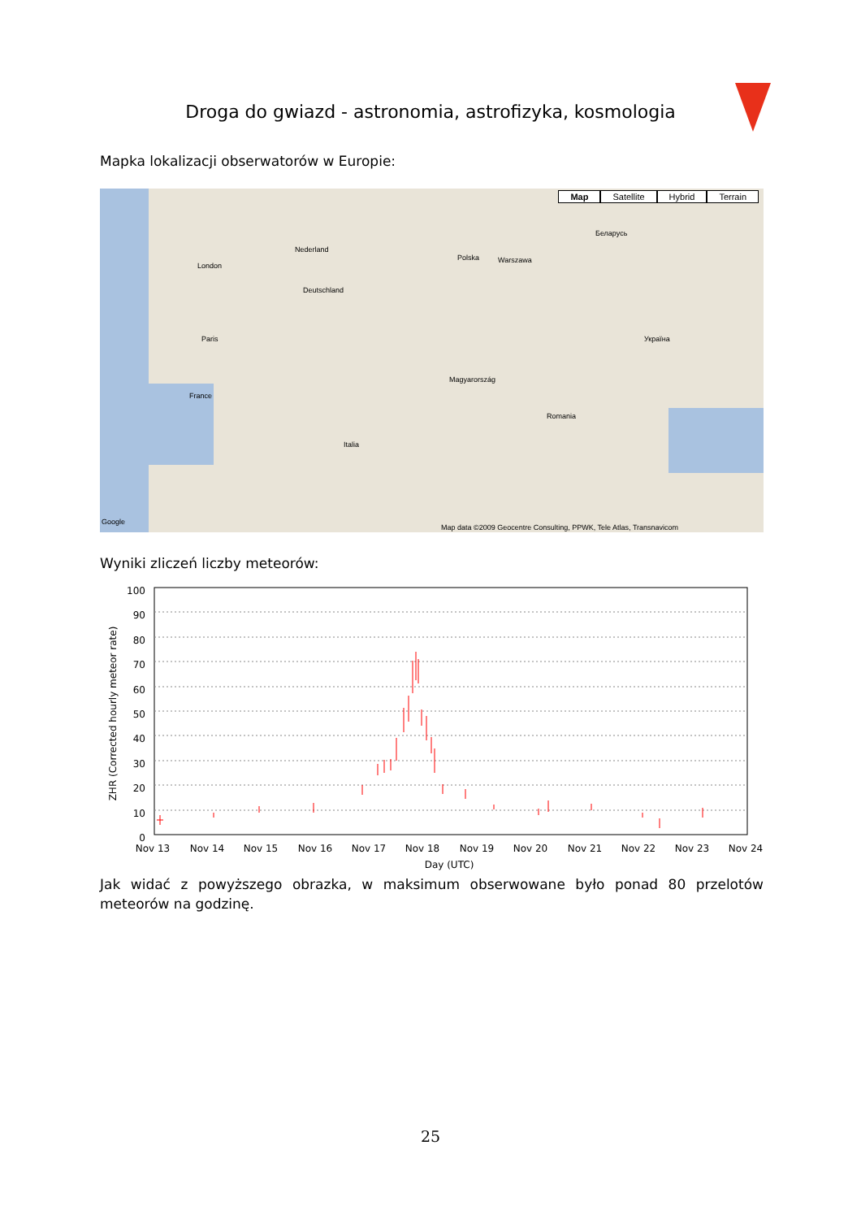Droga do gwiazd - astronomia, astrofizyka, kosmologia
Mapka lokalizacji obserwatorów w Europie:
Map Satellite Hybrid Terrain
London
Paris
Nederland
Deutschland
Polska Warszawa
Беларусь
Україна
France
Italia
Romania
Magyarország
Google
Map data ©2009 Geocentre Consulting, PPWK, Tele Atlas, Transnavicom
Wyniki zliczeń liczby meteorów:
100
90
80
70
60
50
40
30
20
10
0
Nov 13
Nov 14
Nov 15
Nov 16
Nov 17
Nov 18
Nov 19
Nov 20
Nov 21
Nov 22
Nov 23
Nov 24
Day (UTC)
ZHR (Corrected hourly meteor rate)
Jak widać z powyższego obrazka, w maksimum obserwowane było ponad 80 przelotów meteorów na godzinę.
25